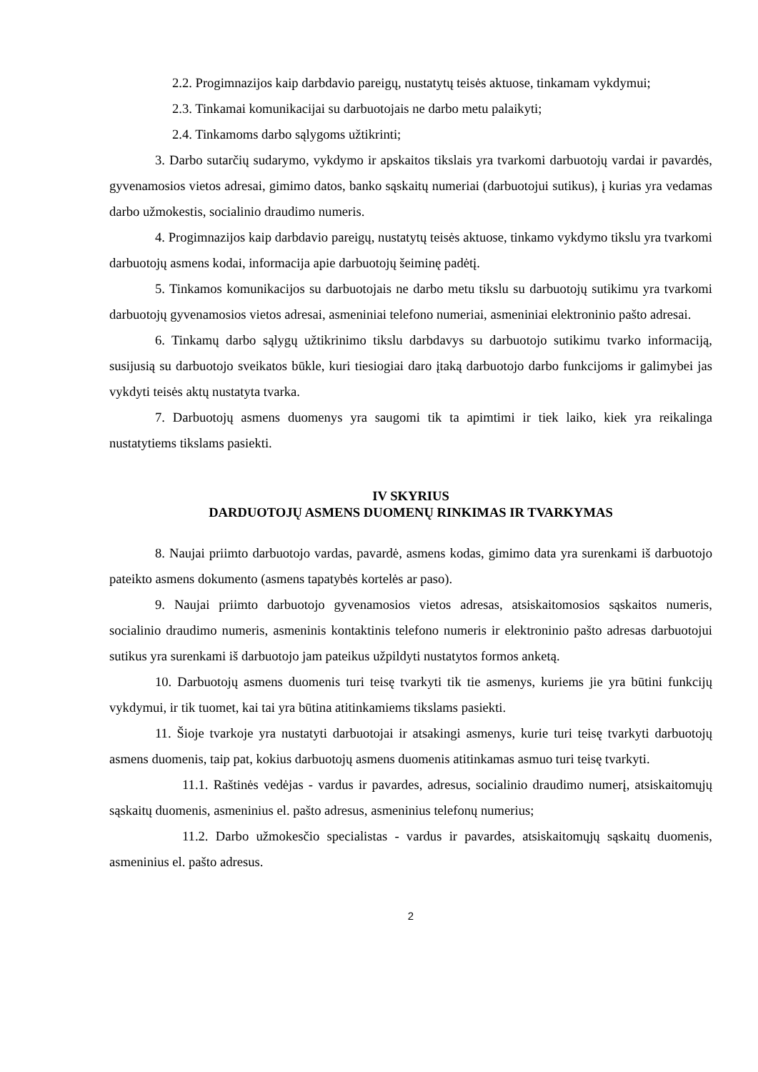2.2. Progimnazijos kaip darbdavio pareigų, nustatytų teisės aktuose, tinkamam vykdymui;
2.3. Tinkamai komunikacijai su darbuotojais ne darbo metu palaikyti;
2.4. Tinkamoms darbo sąlygoms užtikrinti;
3. Darbo sutarčių sudarymo, vykdymo ir apskaitos tikslais yra tvarkomi darbuotojų vardai ir pavardės, gyvenamosios vietos adresai, gimimo datos, banko sąskaitų numeriai (darbuotojui sutikus), į kurias yra vedamas darbo užmokestis, socialinio draudimo numeris.
4. Progimnazijos kaip darbdavio pareigų, nustatytų teisės aktuose, tinkamo vykdymo tikslu yra tvarkomi darbuotojų asmens kodai, informacija apie darbuotojų šeiminę padėtį.
5. Tinkamos komunikacijos su darbuotojais ne darbo metu tikslu su darbuotojų sutikimu yra tvarkomi darbuotojų gyvenamosios vietos adresai, asmeniniai telefono numeriai, asmeniniai elektroninio pašto adresai.
6. Tinkamų darbo sąlygų užtikrinimo tikslu darbdavys su darbuotojo sutikimu tvarko informaciją, susijusią su darbuotojo sveikatos būkle, kuri tiesiogiai daro įtaką darbuotojo darbo funkcijoms ir galimybei jas vykdyti teisės aktų nustatyta tvarka.
7. Darbuotojų asmens duomenys yra saugomi tik ta apimtimi ir tiek laiko, kiek yra reikalinga nustatytiems tikslams pasiekti.
IV SKYRIUS
DARDUOTOJŲ ASMENS DUOMENŲ RINKIMAS IR TVARKYMAS
8. Naujai priimto darbuotojo vardas, pavardė, asmens kodas, gimimo data yra surenkami iš darbuotojo pateikto asmens dokumento (asmens tapatybės kortelės ar paso).
9. Naujai priimto darbuotojo gyvenamosios vietos adresas, atsiskaitomosios sąskaitos numeris, socialinio draudimo numeris, asmeninis kontaktinis telefono numeris ir elektroninio pašto adresas darbuotojui sutikus yra surenkami iš darbuotojo jam pateikus užpildyti nustatytos formos anketą.
10. Darbuotojų asmens duomenis turi teisę tvarkyti tik tie asmenys, kuriems jie yra būtini funkcijų vykdymui, ir tik tuomet, kai tai yra būtina atitinkamiems tikslams pasiekti.
11. Šioje tvarkoje yra nustatyti darbuotojai ir atsakingi asmenys, kurie turi teisę tvarkyti darbuotojų asmens duomenis, taip pat, kokius darbuotojų asmens duomenis atitinkamas asmuo turi teisę tvarkyti.
11.1. Raštinės vedėjas - vardus ir pavardes, adresus, socialinio draudimo numerį, atsiskaitomųjų sąskaitų duomenis, asmeninius el. pašto adresus, asmeninius telefonų numerius;
11.2. Darbo užmokesčio specialistas - vardus ir pavardes, atsiskaitomųjų sąskaitų duomenis, asmeninius el. pašto adresus.
2